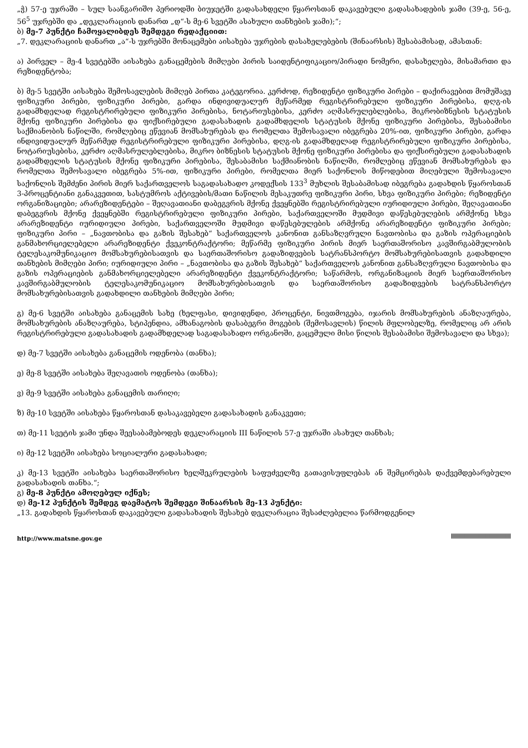„ჭ) 57-ე უჯრაში – სულ საანგარიშო პერიოდში ბიუჯეტში გადასახდელი წყაროსთან დაკავებული გადასახადების ჯამი (39-ე, 56-ე, 56<sup>5</sup> უჯრებში და „დეკლარაციის დანართ „დ“-ს მე-6 სვეტში ასახული თანხების ჯამი);“;
ბ) მე-7 პუნქტი ჩამოყალიბდეს შემდეგი რედაქციით:
„7. დეკლარაციის დანართ „ა“-ს უჯრებში მონაცემები აისახება უჯრების დასახელებების (შინაარსის) შესაბამისად, ამასთან:
ა) პირველ – მე-4 სვეტებში აისახება განაცემების მიმღები პირის საიდენტიფიკაციო/პირადი ნომერი, დასახელება, მისამართი და რეზიდენტობა;
ბ) მე-5 სვეტში აისახება შემოსავლების მიმღებ პირთა კატეგორია. კერძოდ, რეზიდენტი ფიზიკური პირები – დაქირავებით მომუშავე ფიზიკური პირები, ფიზიკური პირები, გარდა ინდივიდუალურ მეწარმედ რეგისტრირებული ფიზიკური პირებისა, დღგ-ის გადამხდელად რეგისტრირებული ფიზიკური პირებისა, ნოტარიუსებისა, კერძო აღმასრულებლებისა, მიკრობიზნესის სტატუსის მქონე ფიზიკური პირებისა და ფიქსირებული გადასახადის გადამხდელის სტატუსის მქონე ფიზიკური პირებისა, შესაბამისი საქმიანობის ნაწილში, რომლებიც ეწევიან მომსახურებას და რომელთა შემოსავალი იბეგრება 20%-ით, ფიზიკური პირები, გარდა ინდივიდუალურ მეწარმედ რეგისტრირებული ფიზიკური პირებისა, დღგ-ის გადამხდელად რეგისტრირებული ფიზიკური პირებისა, ნოტარიუსებისა, კერძო აღმასრულებლებისა, მიკრო ბიზნესის სტატუსის მქონე ფიზიკური პირებისა და ფიქსირებული გადასახადის გადამხდელის სტატუსის მქონე ფიზიკური პირებისა, შესაბამისი საქმიანობის ნაწილში, რომლებიც ეწევიან მომსახურებას და რომელთა შემოსავალი იბეგრება 5%-ით, ფიზიკური პირები, რომელთა მიერ საქონლის მიწოდებით მიღებული შემოსავალი საქონლის შემძენი პირის მიერ საქართველოს საგადასახადო კოდექსის 133<sup>3</sup> მუხლის შესაბამისად იბეგრება გადახდის წყაროსთან 3-პროცენტიანი განაკვეთით, სასტუმროს აქტივების/მათი ნაწილის მესაკუთრე ფიზიკური პირი, სხვა ფიზიკური პირები; რეზიდენტი ორგანიზაციები; არარეზიდენტები – შეღავათიანი დაბეგვრის მქონე ქვეყნებში რეგისტრირებული იურიდიული პირები, შეღავათიანი დაბეგვრის მქონე ქვეყნებში რეგისტრირებული ფიზიკური პირები, საქართველოში მუდმივი დაწესებულების არმქონე სხვა არარეზიდენტი იურიდიული პირები, საქართველოში მუდმივი დაწესებულების არმქონე არარეზიდენტი ფიზიკური პირები; ფიზიკური პირი – „ნავთობისა და გაზის შესახებ“ საქართველოს კანონით განსაზღვრული ნავთობისა და გაზის ოპერაციების განმახორციელებელი არარეზიდენტი ქვეკონტრაქტორი; მეწარმე ფიზიკური პირის მიერ საერთაშორისო კავშირგაბმულობის ტელესაკომუნიკაციო მომსახურებისათვის და საერთაშორისო გადაზიდვების სატრანსპორტო მომსახურებისათვის გადახდილი თანხების მიმღები პირი; იურიდიული პირი – „ნავთობისა და გაზის შესახებ“ საქართველოს კანონით განსაზღვრული ნავთობისა და გაზის ოპერაციების განმახორციელებელი არარეზიდენტი ქვეკონტრაქტორი; საწარმოს, ორგანიზაციის მიერ საერთაშორისო კავშირგაბმულობის ტელესაკომუნიკაციო მომსახურებისათვის და საერთაშორისო გადაზიდვების სატრანსპორტო მომსახურებისათვის გადახდილი თანხების მიმღები პირი;
გ) მე-6 სვეტში აისახება განაცემის სახე (ხელფასი, დივიდენდი, პროცენტი, ნივთმოგება, იჯარის მომსახურების ანაზღაურება, მომსახურების ანაზღაურება, სტიპენდია, ამხანაგობის დასაბეგრი მოგების (შემოსავლის) წილის მფლობელზე, რომელიც არ არის რეგისტრირებული გადასახადის გადამხდელად საგადასახადო ორგანოში, გაცემული მისი წილის შესაბამისი შემოსავალი და სხვა);
დ) მე-7 სვეტში აისახება განაცემის ოდენობა (თანხა);
ე) მე-8 სვეტში აისახება შეღავათის ოდენობა (თანხა);
ვ) მე-9 სვეტში აისახება განაცემის თარიღი;
ზ) მე-10 სვეტში აისახება წყაროსთან დასაკავებელი გადასახადის განაკვეთი;
თ) მე-11 სვეტის ჯამი უნდა შეესაბამებოდეს დეკლარაციის III ნაწილის 57-ე უჯრაში ასახულ თანხას;
ი) მე-12 სვეტში აისახება სოციალური გადასახადი;
კ) მე-13 სვეტში აისახება საერთაშორისო ხელშეკრულების საფუძველზე გათავისუფლებას ან შემცირებას დაქვემდებარებული გადასახადის თანხა.“;
გ) მე-8 პუნქტი ამოღებულ იქნეს;
დ) მე-12 პუნქტის შემდეგ დაემატოს შემდეგი შინაარსის მე-13 პუნქტი:
„13. გადახდის წყაროსთან დაკავებული გადასახადის შესახებ დეკლარაცია შესაძლებელია წარმოდგენილ
http://www.matsne.gov.ge